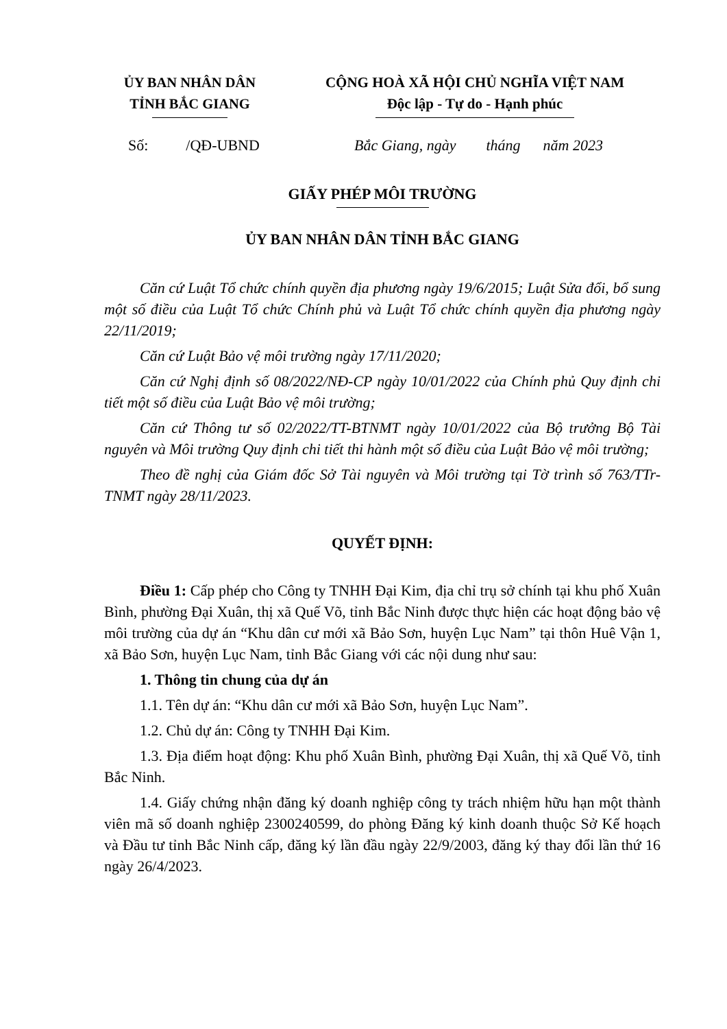ỦY BAN NHÂN DÂN
TỈNH BẮC GIANG
CỘNG HOÀ XÃ HỘI CHỦ NGHĨA VIỆT NAM
Độc lập - Tự do - Hạnh phúc
Số: /QĐ-UBND Bắc Giang, ngày tháng năm 2023
GIẤY PHÉP MÔI TRƯỜNG
ỦY BAN NHÂN DÂN TỈNH BẮC GIANG
Căn cứ Luật Tổ chức chính quyền địa phương ngày 19/6/2015; Luật Sửa đổi, bổ sung một số điều của Luật Tổ chức Chính phủ và Luật Tổ chức chính quyền địa phương ngày 22/11/2019;
Căn cứ Luật Bảo vệ môi trường ngày 17/11/2020;
Căn cứ Nghị định số 08/2022/NĐ-CP ngày 10/01/2022 của Chính phủ Quy định chi tiết một số điều của Luật Bảo vệ môi trường;
Căn cứ Thông tư số 02/2022/TT-BTNMT ngày 10/01/2022 của Bộ trưởng Bộ Tài nguyên và Môi trường Quy định chi tiết thi hành một số điều của Luật Bảo vệ môi trường;
Theo đề nghị của Giám đốc Sở Tài nguyên và Môi trường tại Tờ trình số 763/TTr-TNMT ngày 28/11/2023.
QUYẾT ĐỊNH:
Điều 1: Cấp phép cho Công ty TNHH Đại Kim, địa chỉ trụ sở chính tại khu phố Xuân Bình, phường Đại Xuân, thị xã Quế Võ, tỉnh Bắc Ninh được thực hiện các hoạt động bảo vệ môi trường của dự án “Khu dân cư mới xã Bảo Sơn, huyện Lục Nam” tại thôn Huê Vận 1, xã Bảo Sơn, huyện Lục Nam, tỉnh Bắc Giang với các nội dung như sau:
1. Thông tin chung của dự án
1.1. Tên dự án: “Khu dân cư mới xã Bảo Sơn, huyện Lục Nam”.
1.2. Chủ dự án: Công ty TNHH Đại Kim.
1.3. Địa điểm hoạt động: Khu phố Xuân Bình, phường Đại Xuân, thị xã Quế Võ, tỉnh Bắc Ninh.
1.4. Giấy chứng nhận đăng ký doanh nghiệp công ty trách nhiệm hữu hạn một thành viên mã số doanh nghiệp 2300240599, do phòng Đăng ký kinh doanh thuộc Sở Kế hoạch và Đầu tư tỉnh Bắc Ninh cấp, đăng ký lần đầu ngày 22/9/2003, đăng ký thay đổi lần thứ 16 ngày 26/4/2023.